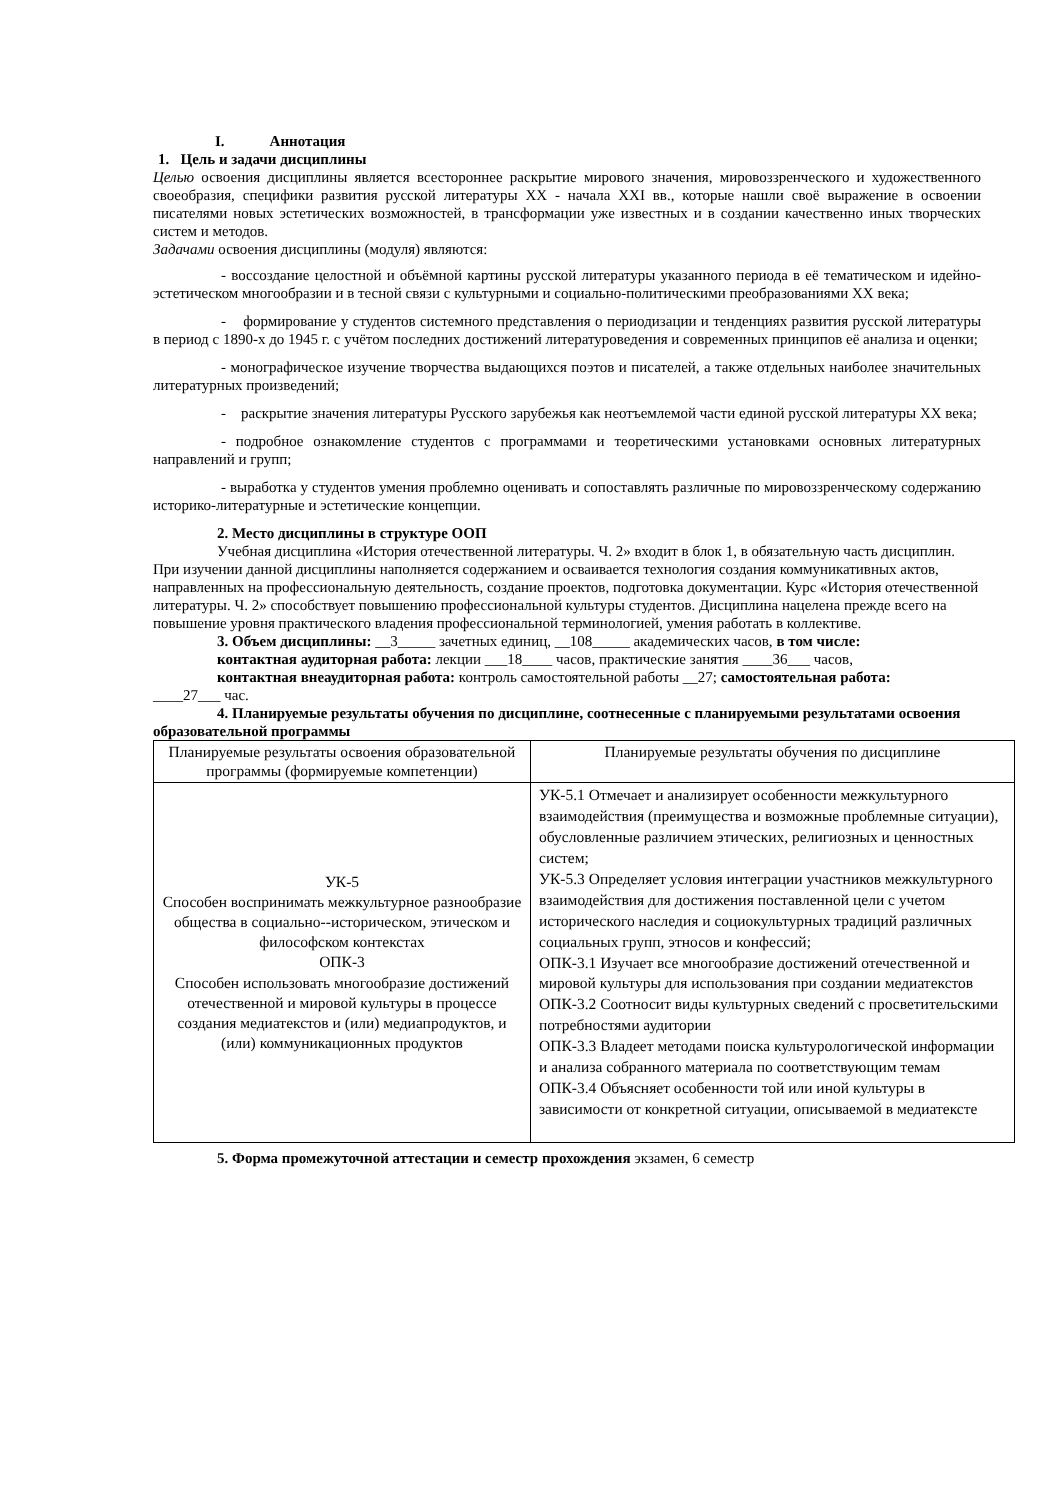I. Аннотация
1. Цель и задачи дисциплины
Целью освоения дисциплины является всестороннее раскрытие мирового значения, мировоззренческого и художественного своеобразия, специфики развития русской литературы XX - начала XXI вв., которые нашли своё выражение в освоении писателями новых эстетических возможностей, в трансформации уже известных и в создании качественно иных творческих систем и методов.
Задачами освоения дисциплины (модуля) являются:
- воссоздание целостной и объёмной картины русской литературы указанного периода в её тематическом и идейно-эстетическом многообразии и в тесной связи с культурными и социально-политическими преобразованиями XX века;
- формирование у студентов системного представления о периодизации и тенденциях развития русской литературы в период с 1890-х до 1945 г. с учётом последних достижений литературоведения и современных принципов её анализа и оценки;
- монографическое изучение творчества выдающихся поэтов и писателей, а также отдельных наиболее значительных литературных произведений;
- раскрытие значения литературы Русского зарубежья как неотъемлемой части единой русской литературы XX века;
- подробное ознакомление студентов с программами и теоретическими установками основных литературных направлений и групп;
- выработка у студентов умения проблемно оценивать и сопоставлять различные по мировоззренческому содержанию историко-литературные и эстетические концепции.
2. Место дисциплины в структуре ООП
Учебная дисциплина «История отечественной литературы. Ч. 2» входит в блок 1, в обязательную часть дисциплин. При изучении данной дисциплины наполняется содержанием и осваивается технология создания коммуникативных актов, направленных на профессиональную деятельность, создание проектов, подготовка документации. Курс «История отечественной литературы. Ч. 2» способствует повышению профессиональной культуры студентов. Дисциплина нацелена прежде всего на повышение уровня практического владения профессиональной терминологией, умения работать в коллективе.
3. Объем дисциплины: __3_____ зачетных единиц, __108_____ академических часов, в том числе:
контактная аудиторная работа: лекции ___18____ часов, практические занятия ____36___ часов,
контактная внеаудиторная работа: контроль самостоятельной работы __27; самостоятельная работа:
____27___ час.
4. Планируемые результаты обучения по дисциплине, соотнесенные с планируемыми результатами освоения образовательной программы
| Планируемые результаты освоения образовательной программы (формируемые компетенции) | Планируемые результаты обучения по дисциплине |
| УК-5 Способен воспринимать межкультурное разнообразие общества в социально--историческом, этическом и философском контекстах ОПК-3 Способен использовать многообразие достижений отечественной и мировой культуры в процессе создания медиатекстов и (или) медиапродуктов, и (или) коммуникационных продуктов | УК-5.1 Отмечает и анализирует особенности межкультурного взаимодействия (преимущества и возможные проблемные ситуации), обусловленные различием этических, религиозных и ценностных систем; УК-5.3 Определяет условия интеграции участников межкультурного взаимодействия для достижения поставленной цели с учетом исторического наследия и социокультурных традиций различных социальных групп, этносов и конфессий; ОПК-3.1 Изучает все многообразие достижений отечественной и мировой культуры для использования при создании медиатекстов ОПК-3.2 Соотносит виды культурных сведений с просветительскими потребностями аудитории ОПК-3.3 Владеет методами поиска культурологической информации и анализа собранного материала по соответствующим темам ОПК-3.4 Объясняет особенности той или иной культуры в зависимости от конкретной ситуации, описываемой в медиатексте |
5. Форма промежуточной аттестации и семестр прохождения экзамен, 6 семестр